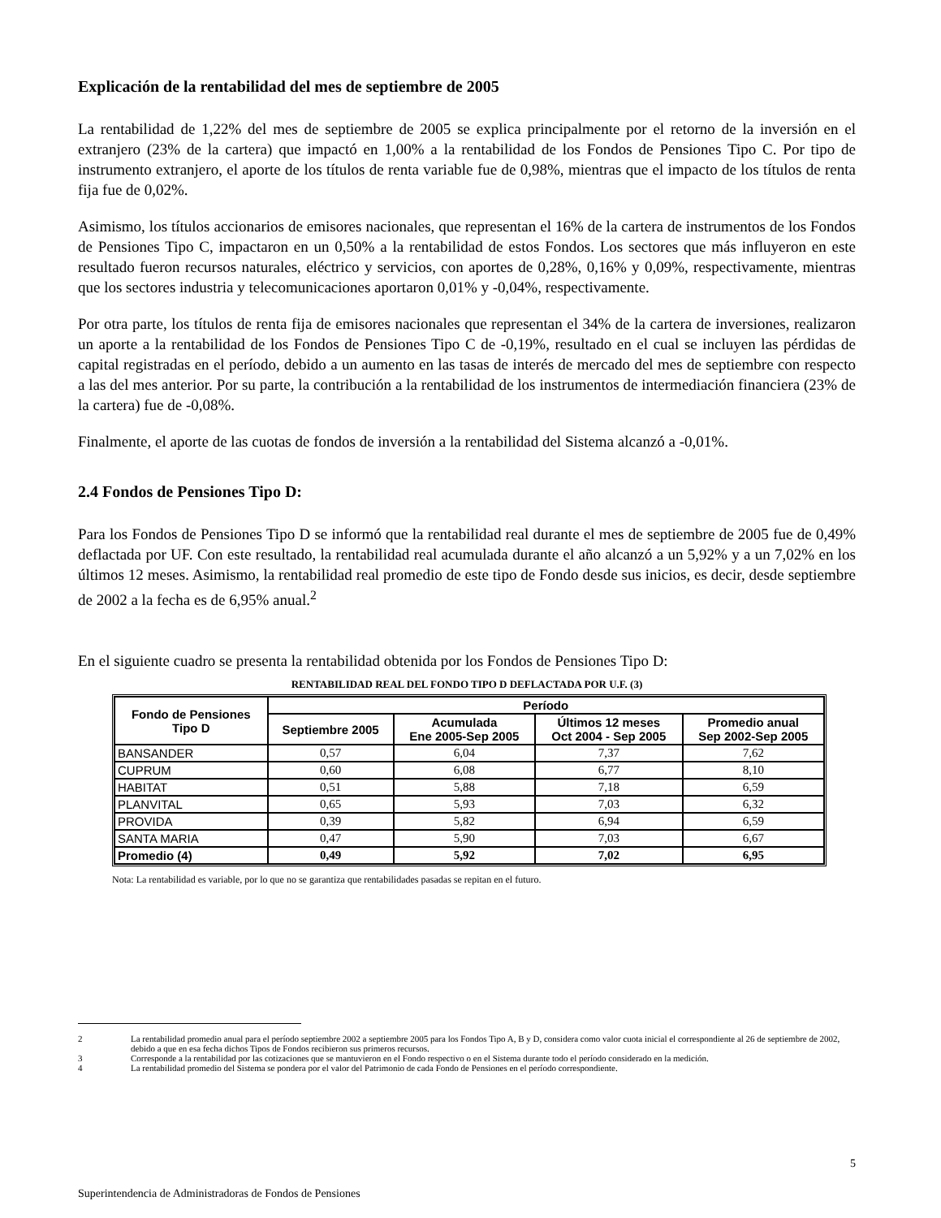Explicación de la rentabilidad del mes de septiembre de 2005
La rentabilidad de 1,22% del mes de septiembre de 2005 se explica principalmente por el retorno de la inversión en el extranjero (23% de la cartera) que impactó en 1,00% a la rentabilidad de los Fondos de Pensiones Tipo C. Por tipo de instrumento extranjero, el aporte de los títulos de renta variable fue de 0,98%, mientras que el impacto de los títulos de renta fija fue de 0,02%.
Asimismo, los títulos accionarios de emisores nacionales, que representan el 16% de la cartera de instrumentos de los Fondos de Pensiones Tipo C, impactaron en un 0,50% a la rentabilidad de estos Fondos. Los sectores que más influyeron en este resultado fueron recursos naturales, eléctrico y servicios, con aportes de 0,28%, 0,16% y 0,09%, respectivamente, mientras que los sectores industria y telecomunicaciones aportaron 0,01% y -0,04%, respectivamente.
Por otra parte, los títulos de renta fija de emisores nacionales que representan el 34% de la cartera de inversiones, realizaron un aporte a la rentabilidad de los Fondos de Pensiones Tipo C de -0,19%, resultado en el cual se incluyen las pérdidas de capital registradas en el período, debido a un aumento en las tasas de interés de mercado del mes de septiembre con respecto a las del mes anterior. Por su parte, la contribución a la rentabilidad de los instrumentos de intermediación financiera (23% de la cartera) fue de -0,08%.
Finalmente, el aporte de las cuotas de fondos de inversión a la rentabilidad del Sistema alcanzó a -0,01%.
2.4 Fondos de Pensiones Tipo D:
Para los Fondos de Pensiones Tipo D se informó que la rentabilidad real durante el mes de septiembre de 2005 fue de 0,49% deflactada por UF. Con este resultado, la rentabilidad real acumulada durante el año alcanzó a un 5,92% y a un 7,02% en los últimos 12 meses. Asimismo, la rentabilidad real promedio de este tipo de Fondo desde sus inicios, es decir, desde septiembre de 2002 a la fecha es de 6,95% anual.<sup>2</sup>
En el siguiente cuadro se presenta la rentabilidad obtenida por los Fondos de Pensiones Tipo D:
RENTABILIDAD REAL DEL FONDO TIPO D DEFLACTADA POR U.F. (3)
| Fondo de Pensiones Tipo D | Período | | | |
| --- | --- | --- | --- | --- |
| | Septiembre 2005 | Acumulada Ene 2005-Sep 2005 | Últimos 12 meses Oct 2004 - Sep 2005 | Promedio anual Sep 2002-Sep 2005 |
| BANSANDER | 0,57 | 6,04 | 7,37 | 7,62 |
| CUPRUM | 0,60 | 6,08 | 6,77 | 8,10 |
| HABITAT | 0,51 | 5,88 | 7,18 | 6,59 |
| PLANVITAL | 0,65 | 5,93 | 7,03 | 6,32 |
| PROVIDA | 0,39 | 5,82 | 6,94 | 6,59 |
| SANTA MARIA | 0,47 | 5,90 | 7,03 | 6,67 |
| Promedio (4) | 0,49 | 5,92 | 7,02 | 6,95 |
Nota: La rentabilidad es variable, por lo que no se garantiza que rentabilidades pasadas se repitan en el futuro.
2 La rentabilidad promedio anual para el período septiembre 2002 a septiembre 2005 para los Fondos Tipo A, B y D, considera como valor cuota inicial el correspondiente al 26 de septiembre de 2002, debido a que en esa fecha dichos Tipos de Fondos recibieron sus primeros recursos.
3 Corresponde a la rentabilidad por las cotizaciones que se mantuvieron en el Fondo respectivo o en el Sistema durante todo el período considerado en la medición.
4 La rentabilidad promedio del Sistema se pondera por el valor del Patrimonio de cada Fondo de Pensiones en el período correspondiente.
5
Superintendencia de Administradoras de Fondos de Pensiones